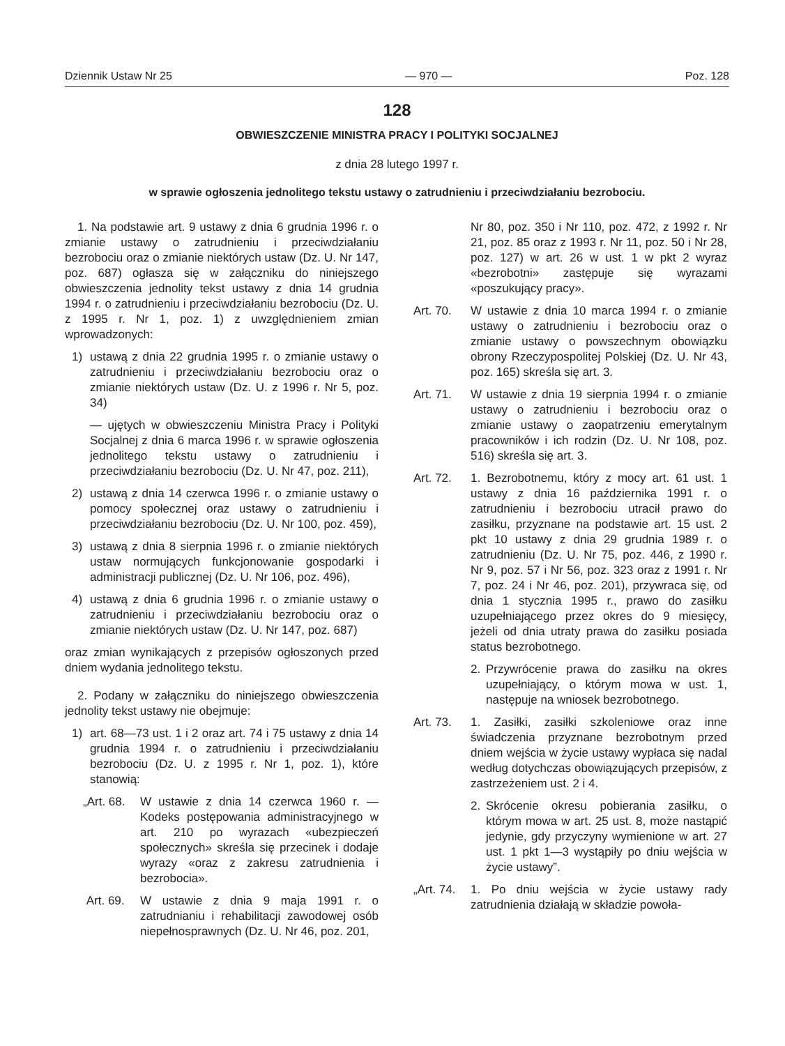Dziennik Ustaw Nr 25 — 970 — Poz. 128
128
OBWIESZCZENIE MINISTRA PRACY I POLITYKI SOCJALNEJ
z dnia 28 lutego 1997 r.
w sprawie ogłoszenia jednolitego tekstu ustawy o zatrudnieniu i przeciwdziałaniu bezrobociu.
1. Na podstawie art. 9 ustawy z dnia 6 grudnia 1996 r. o zmianie ustawy o zatrudnieniu i przeciwdziałaniu bezrobociu oraz o zmianie niektórych ustaw (Dz. U. Nr 147, poz. 687) ogłasza się w załączniku do niniejszego obwieszczenia jednolity tekst ustawy z dnia 14 grudnia 1994 r. o zatrudnieniu i przeciwdziałaniu bezrobociu (Dz. U. z 1995 r. Nr 1, poz. 1) z uwzględnieniem zmian wprowadzonych:
1) ustawą z dnia 22 grudnia 1995 r. o zmianie ustawy o zatrudnieniu i przeciwdziałaniu bezrobociu oraz o zmianie niektórych ustaw (Dz. U. z 1996 r. Nr 5, poz. 34)
— ujętych w obwieszczeniu Ministra Pracy i Polityki Socjalnej z dnia 6 marca 1996 r. w sprawie ogłoszenia jednolitego tekstu ustawy o zatrudnieniu i przeciwdziałaniu bezrobociu (Dz. U. Nr 47, poz. 211),
2) ustawą z dnia 14 czerwca 1996 r. o zmianie ustawy o pomocy społecznej oraz ustawy o zatrudnieniu i przeciwdziałaniu bezrobociu (Dz. U. Nr 100, poz. 459),
3) ustawą z dnia 8 sierpnia 1996 r. o zmianie niektórych ustaw normujących funkcjonowanie gospodarki i administracji publicznej (Dz. U. Nr 106, poz. 496),
4) ustawą z dnia 6 grudnia 1996 r. o zmianie ustawy o zatrudnieniu i przeciwdziałaniu bezrobociu oraz o zmianie niektórych ustaw (Dz. U. Nr 147, poz. 687)
oraz zmian wynikających z przepisów ogłoszonych przed dniem wydania jednolitego tekstu.
2. Podany w załączniku do niniejszego obwieszczenia jednolity tekst ustawy nie obejmuje:
1) art. 68—73 ust. 1 i 2 oraz art. 74 i 75 ustawy z dnia 14 grudnia 1994 r. o zatrudnieniu i przeciwdziałaniu bezrobociu (Dz. U. z 1995 r. Nr 1, poz. 1), które stanowią:
„Art. 68. W ustawie z dnia 14 czerwca 1960 r. — Kodeks postępowania administracyjnego w art. 210 po wyrazach «ubezpieczeń społecznych» skreśla się przecinek i dodaje wyrazy «oraz z zakresu zatrudnienia i bezrobocia».
Art. 69. W ustawie z dnia 9 maja 1991 r. o zatrudnianiu i rehabilitacji zawodowej osób niepełnosprawnych (Dz. U. Nr 46, poz. 201,
Nr 80, poz. 350 i Nr 110, poz. 472, z 1992 r. Nr 21, poz. 85 oraz z 1993 r. Nr 11, poz. 50 i Nr 28, poz. 127) w art. 26 w ust. 1 w pkt 2 wyraz «bezrobotni» zastępuje się wyrazami «poszukujący pracy».
Art. 70. W ustawie z dnia 10 marca 1994 r. o zmianie ustawy o zatrudnieniu i bezrobociu oraz o zmianie ustawy o powszechnym obowiązku obrony Rzeczypospolitej Polskiej (Dz. U. Nr 43, poz. 165) skreśla się art. 3.
Art. 71. W ustawie z dnia 19 sierpnia 1994 r. o zmianie ustawy o zatrudnieniu i bezrobociu oraz o zmianie ustawy o zaopatrzeniu emerytalnym pracowników i ich rodzin (Dz. U. Nr 108, poz. 516) skreśla się art. 3.
Art. 72. 1. Bezrobotnemu, który z mocy art. 61 ust. 1 ustawy z dnia 16 października 1991 r. o zatrudnieniu i bezrobociu utracił prawo do zasiłku, przyznane na podstawie art. 15 ust. 2 pkt 10 ustawy z dnia 29 grudnia 1989 r. o zatrudnieniu (Dz. U. Nr 75, poz. 446, z 1990 r. Nr 9, poz. 57 i Nr 56, poz. 323 oraz z 1991 r. Nr 7, poz. 24 i Nr 46, poz. 201), przywraca się, od dnia 1 stycznia 1995 r., prawo do zasiłku uzupełniającego przez okres do 9 miesięcy, jeżeli od dnia utraty prawa do zasiłku posiada status bezrobotnego.
2. Przywrócenie prawa do zasiłku na okres uzupełniający, o którym mowa w ust. 1, następuje na wniosek bezrobotnego.
Art. 73. 1. Zasiłki, zasiłki szkoleniowe oraz inne świadczenia przyznane bezrobotnym przed dniem wejścia w życie ustawy wypłaca się nadal według dotychczas obowiązujących przepisów, z zastrzeżeniem ust. 2 i 4.
2. Skrócenie okresu pobierania zasiłku, o którym mowa w art. 25 ust. 8, może nastąpić jedynie, gdy przyczyny wymienione w art. 27 ust. 1 pkt 1—3 wystąpiły po dniu wejścia w życie ustawy”.
„Art. 74. 1. Po dniu wejścia w życie ustawy rady zatrudnienia działają w składzie powoła-